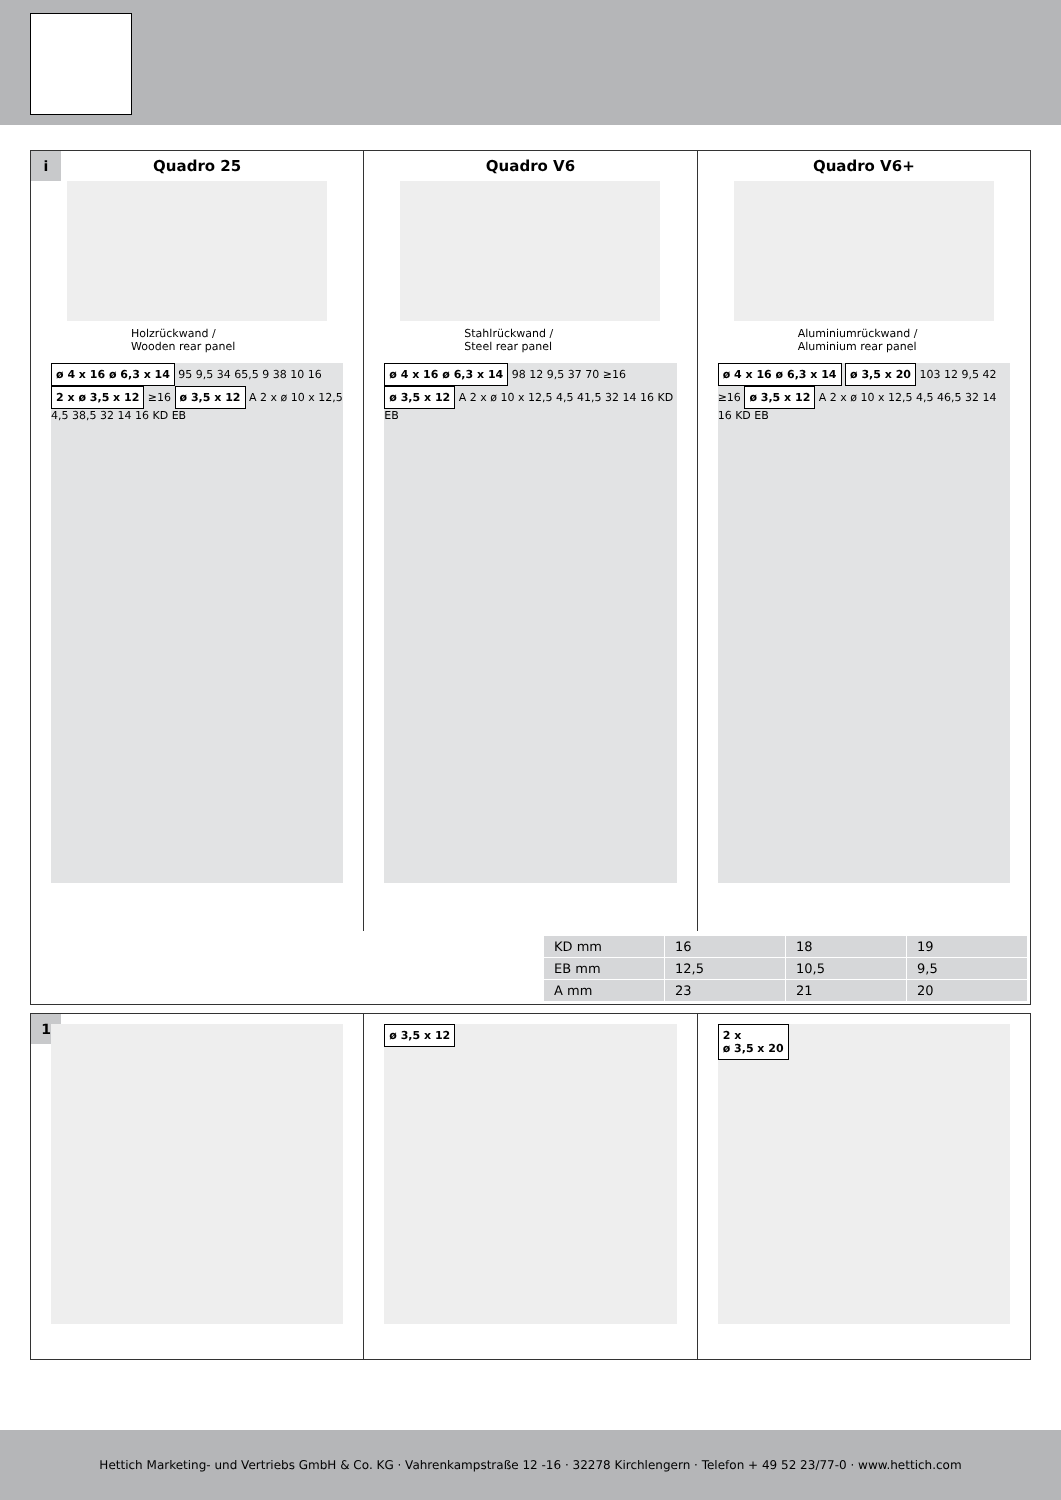i
Quadro 25
Holzrückwand /
Wooden rear panel
ø 4 x 16 ø 6,3 x 14 95 9,5 34 65,5 9 38 10 16 2 x ø 3,5 x 12 ≥16 ø 3,5 x 12 A 2 x ø 10 x 12,5 4,5 38,5 32 14 16 KD EB
Quadro V6
Stahlrückwand /
Steel rear panel
ø 4 x 16 ø 6,3 x 14 98 12 9,5 37 70 ≥16 ø 3,5 x 12 A 2 x ø 10 x 12,5 4,5 41,5 32 14 16 KD EB
Quadro V6+
Aluminiumrückwand /
Aluminium rear panel
ø 4 x 16 ø 6,3 x 14 ø 3,5 x 20 103 12 9,5 42 ≥16 ø 3,5 x 12 A 2 x ø 10 x 12,5 4,5 46,5 32 14 16 KD EB
| KD mm | 16 | 18 | 19 |
| EB mm | 12,5 | 10,5 | 9,5 |
| A mm | 23 | 21 | 20 |
1
ø 3,5 x 12 2 x
ø 3,5 x 20
Hettich Marketing- und Vertriebs GmbH & Co. KG · Vahrenkampstraße 12 -16 · 32278 Kirchlengern · Telefon + 49 52 23/77-0 · www.hettich.com